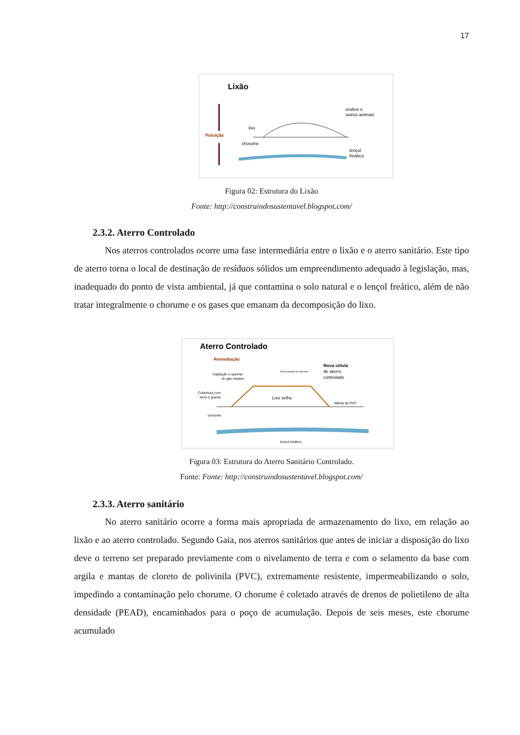17
Lixão
Poluição
lixo
chorume
urubus e
outros animais
lençol
freático
Figura 02: Estrutura do Lixão
Fonte: http://construindosustentavel.blogspot.com/
2.3.2. Aterro Controlado
Nos aterros controlados ocorre uma fase intermediária entre o lixão e o aterro sanitário. Este tipo de aterro torna o local de destinação de resíduos sólidos um empreendimento adequado à legislação, mas, inadequado do ponto de vista ambiental, já que contamina o solo natural e o lençol freático, além de não tratar integralmente o chorume e os gases que emanam da decomposição do lixo.
Aterro Controlado
Remediação
Captação e queima
do gás metano
Recirculação do chorume
Nova célula
de aterro
controlado
Cobertura com
terra e grama
Lixo velho
Manta de PVC
chorume
lençol freático
Figura 03: Estrutura do Aterro Sanitário Controlado.
Fonte: Fonte: http://construindosustentavel.blogspot.com/
2.3.3. Aterro sanitário
No aterro sanitário ocorre a forma mais apropriada de armazenamento do lixo, em relação ao lixão e ao aterro controlado. Segundo Gaia, nos aterros sanitários que antes de iniciar a disposição do lixo deve o terreno ser preparado previamente com o nivelamento de terra e com o selamento da base com argila e mantas de cloreto de polivinila (PVC), extremamente resistente, impermeabilizando o solo, impedindo a contaminação pelo chorume. O chorume é coletado através de drenos de polietileno de alta densidade (PEAD), encaminhados para o poço de acumulação. Depois de seis meses, este chorume acumulado